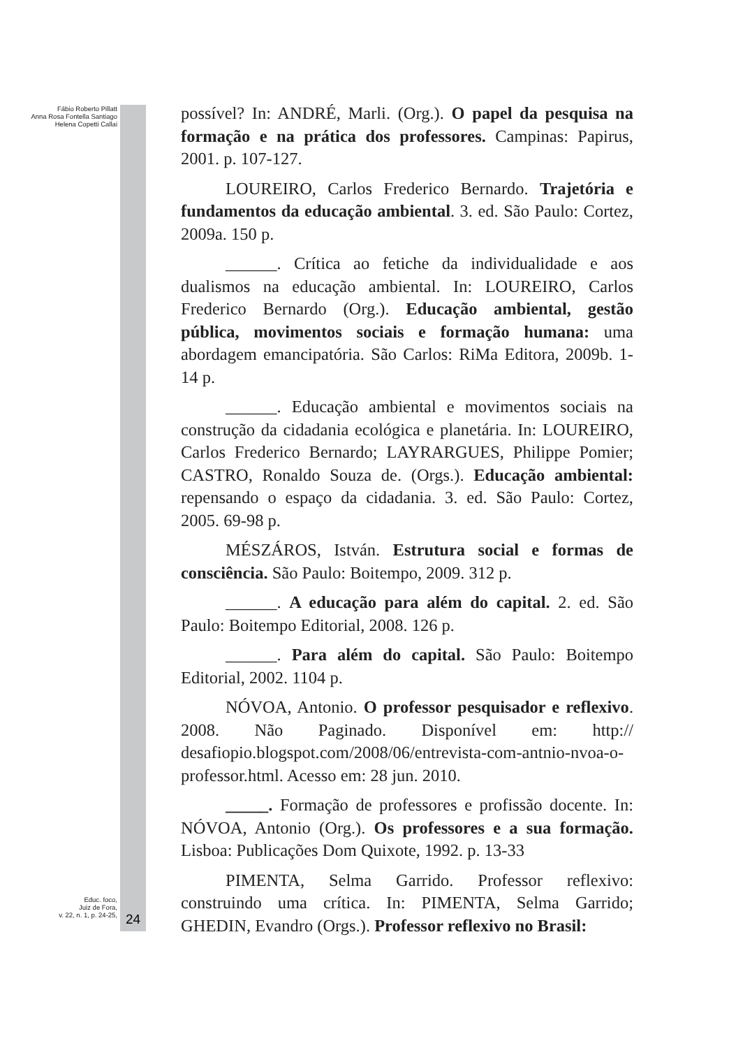Fábio Roberto Pillatt
Anna Rosa Fontella Santiago
Helena Copetti Callai
Educ. foco,
Juiz de Fora,
v. 22, n. 1, p. 24-25,
24
possível? In: ANDRÉ, Marli. (Org.). O papel da pesquisa na formação e na prática dos professores. Campinas: Papirus, 2001. p. 107-127.
LOUREIRO, Carlos Frederico Bernardo. Trajetória e fundamentos da educação ambiental. 3. ed. São Paulo: Cortez, 2009a. 150 p.
______. Crítica ao fetiche da individualidade e aos dualismos na educação ambiental. In: LOUREIRO, Carlos Frederico Bernardo (Org.). Educação ambiental, gestão pública, movimentos sociais e formação humana: uma abordagem emancipatória. São Carlos: RiMa Editora, 2009b. 1-14 p.
______. Educação ambiental e movimentos sociais na construção da cidadania ecológica e planetária. In: LOUREIRO, Carlos Frederico Bernardo; LAYRARGUES, Philippe Pomier; CASTRO, Ronaldo Souza de. (Orgs.). Educação ambiental: repensando o espaço da cidadania. 3. ed. São Paulo: Cortez, 2005. 69-98 p.
MÉSZÁROS, István. Estrutura social e formas de consciência. São Paulo: Boitempo, 2009. 312 p.
______. A educação para além do capital. 2. ed. São Paulo: Boitempo Editorial, 2008. 126 p.
______. Para além do capital. São Paulo: Boitempo Editorial, 2002. 1104 p.
NÓVOA, Antonio. O professor pesquisador e reflexivo. 2008. Não Paginado. Disponível em: http:// desafiopio.blogspot.com/2008/06/entrevista-com-antnio-nvoa-o-professor.html. Acesso em: 28 jun. 2010.
_____. Formação de professores e profissão docente. In: NÓVOA, Antonio (Org.). Os professores e a sua formação. Lisboa: Publicações Dom Quixote, 1992. p. 13-33
PIMENTA, Selma Garrido. Professor reflexivo: construindo uma crítica. In: PIMENTA, Selma Garrido; GHEDIN, Evandro (Orgs.). Professor reflexivo no Brasil: